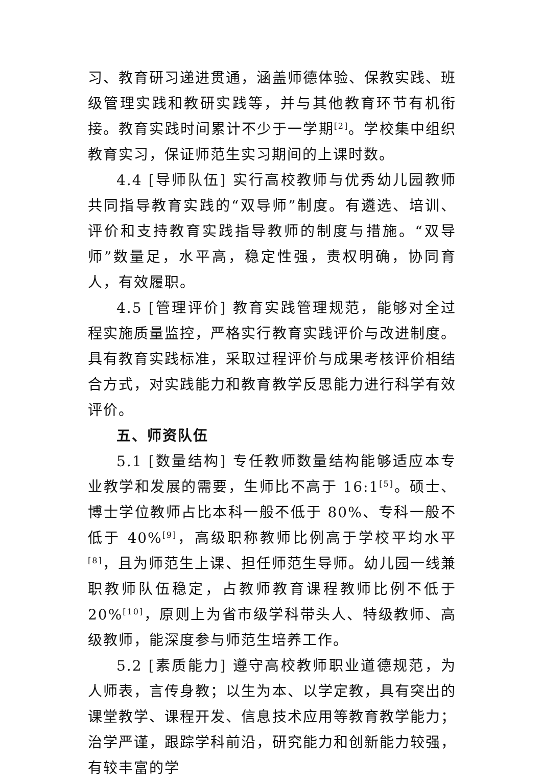习、教育研习递进贯通，涵盖师德体验、保教实践、班级管理实践和教研实践等，并与其他教育环节有机衔接。教育实践时间累计不少于一学期<sup>[2]</sup>。学校集中组织教育实习，保证师范生实习期间的上课时数。
4.4 [导师队伍] 实行高校教师与优秀幼儿园教师共同指导教育实践的“双导师”制度。有遴选、培训、评价和支持教育实践指导教师的制度与措施。“双导师”数量足，水平高，稳定性强，责权明确，协同育人，有效履职。
4.5 [管理评价] 教育实践管理规范，能够对全过程实施质量监控，严格实行教育实践评价与改进制度。具有教育实践标准，采取过程评价与成果考核评价相结合方式，对实践能力和教育教学反思能力进行科学有效评价。
五、师资队伍
5.1 [数量结构] 专任教师数量结构能够适应本专业教学和发展的需要，生师比不高于 16:1<sup>[5]</sup>。硕士、博士学位教师占比本科一般不低于 80%、专科一般不低于 40%<sup>[9]</sup>，高级职称教师比例高于学校平均水平<sup>[8]</sup>，且为师范生上课、担任师范生导师。幼儿园一线兼职教师队伍稳定，占教师教育课程教师比例不低于 20%<sup>[10]</sup>，原则上为省市级学科带头人、特级教师、高级教师，能深度参与师范生培养工作。
5.2 [素质能力] 遵守高校教师职业道德规范，为人师表，言传身教；以生为本、以学定教，具有突出的课堂教学、课程开发、信息技术应用等教育教学能力；治学严谨，跟踪学科前沿，研究能力和创新能力较强，有较丰富的学